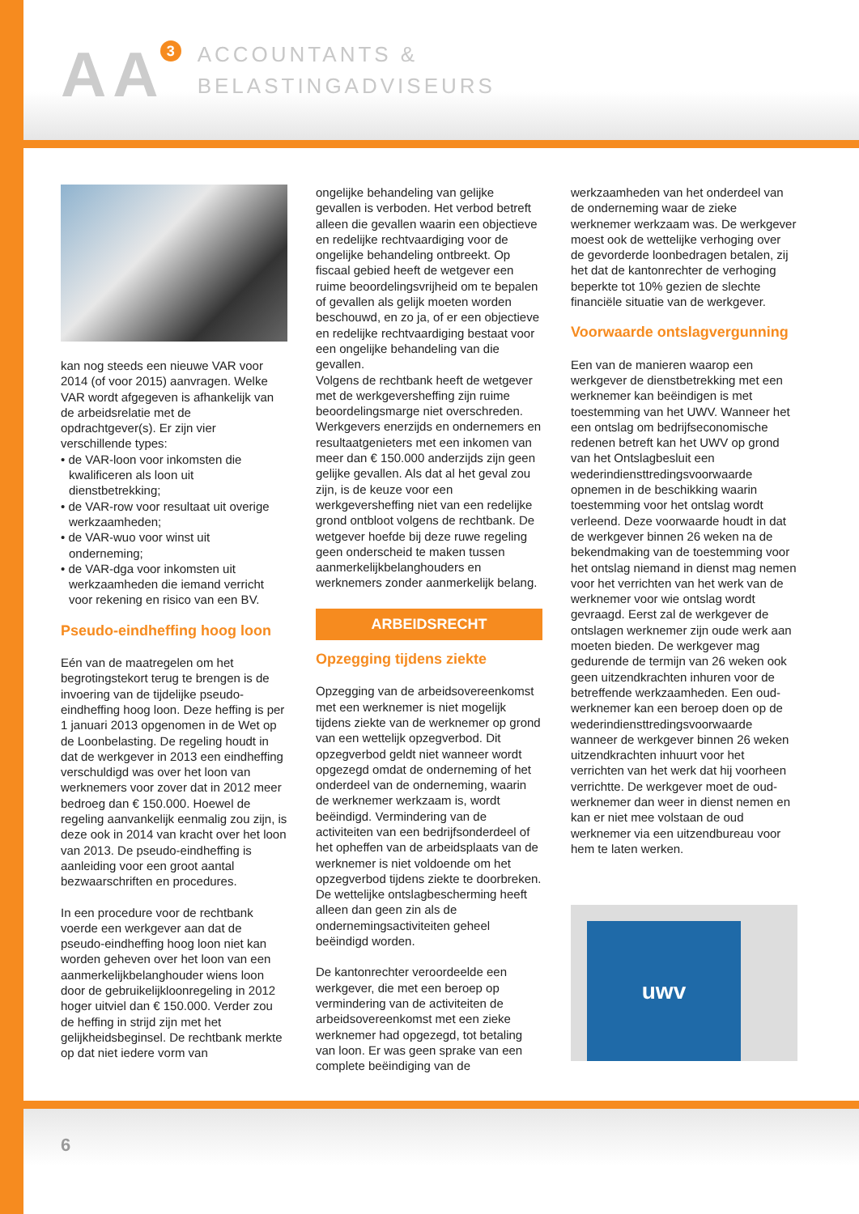AA 3
ACCOUNTANTS &
BELASTINGADVISEURS
kan nog steeds een nieuwe VAR voor 2014 (of voor 2015) aanvragen. Welke VAR wordt afgegeven is afhankelijk van de arbeidsrelatie met de opdrachtgever(s). Er zijn vier verschillende types:
• de VAR-loon voor inkomsten die kwalificeren als loon uit dienstbetrekking;
• de VAR-row voor resultaat uit overige werkzaamheden;
• de VAR-wuo voor winst uit onderneming;
• de VAR-dga voor inkomsten uit werkzaamheden die iemand verricht voor rekening en risico van een BV.
Pseudo-eindheffing hoog loon
Eén van de maatregelen om het begrotingstekort terug te brengen is de invoering van de tijdelijke pseudo-eindheffing hoog loon. Deze heffing is per 1 januari 2013 opgenomen in de Wet op de Loonbelasting. De regeling houdt in dat de werkgever in 2013 een eindheffing verschuldigd was over het loon van werknemers voor zover dat in 2012 meer bedroeg dan € 150.000. Hoewel de regeling aanvankelijk eenmalig zou zijn, is deze ook in 2014 van kracht over het loon van 2013. De pseudo-eindheffing is aanleiding voor een groot aantal bezwaarschriften en procedures.
In een procedure voor de rechtbank voerde een werkgever aan dat de pseudo-eindheffing hoog loon niet kan worden geheven over het loon van een aanmerkelijkbelanghouder wiens loon door de gebruikelijkloonregeling in 2012 hoger uitviel dan € 150.000. Verder zou de heffing in strijd zijn met het gelijkheidsbeginsel. De rechtbank merkte op dat niet iedere vorm van
ongelijke behandeling van gelijke gevallen is verboden. Het verbod betreft alleen die gevallen waarin een objectieve en redelijke rechtvaardiging voor de ongelijke behandeling ontbreekt. Op fiscaal gebied heeft de wetgever een ruime beoordelingsvrijheid om te bepalen of gevallen als gelijk moeten worden beschouwd, en zo ja, of er een objectieve en redelijke rechtvaardiging bestaat voor een ongelijke behandeling van die gevallen.
Volgens de rechtbank heeft de wetgever met de werkgeversheffing zijn ruime beoordelingsmarge niet overschreden. Werkgevers enerzijds en ondernemers en resultaatgenieters met een inkomen van meer dan € 150.000 anderzijds zijn geen gelijke gevallen. Als dat al het geval zou zijn, is de keuze voor een werkgeversheffing niet van een redelijke grond ontbloot volgens de rechtbank. De wetgever hoefde bij deze ruwe regeling geen onderscheid te maken tussen aanmerkelijkbelanghouders en werknemers zonder aanmerkelijk belang.
ARBEIDSRECHT
Opzegging tijdens ziekte
Opzegging van de arbeidsovereenkomst met een werknemer is niet mogelijk tijdens ziekte van de werknemer op grond van een wettelijk opzegverbod. Dit opzegverbod geldt niet wanneer wordt opgezegd omdat de onderneming of het onderdeel van de onderneming, waarin de werknemer werkzaam is, wordt beëindigd. Vermindering van de activiteiten van een bedrijfsonderdeel of het opheffen van de arbeidsplaats van de werknemer is niet voldoende om het opzegverbod tijdens ziekte te doorbreken. De wettelijke ontslagbescherming heeft alleen dan geen zin als de ondernemingsactiviteiten geheel beëindigd worden.
De kantonrechter veroordeelde een werkgever, die met een beroep op vermindering van de activiteiten de arbeidsovereenkomst met een zieke werknemer had opgezegd, tot betaling van loon. Er was geen sprake van een complete beëindiging van de
werkzaamheden van het onderdeel van de onderneming waar de zieke werknemer werkzaam was. De werkgever moest ook de wettelijke verhoging over de gevorderde loonbedragen betalen, zij het dat de kantonrechter de verhoging beperkte tot 10% gezien de slechte financiële situatie van de werkgever.
Voorwaarde ontslagvergunning
Een van de manieren waarop een werkgever de dienstbetrekking met een werknemer kan beëindigen is met toestemming van het UWV. Wanneer het een ontslag om bedrijfseconomische redenen betreft kan het UWV op grond van het Ontslagbesluit een wederindiensttredingsvoorwaarde opnemen in de beschikking waarin toestemming voor het ontslag wordt verleend. Deze voorwaarde houdt in dat de werkgever binnen 26 weken na de bekendmaking van de toestemming voor het ontslag niemand in dienst mag nemen voor het verrichten van het werk van de werknemer voor wie ontslag wordt gevraagd. Eerst zal de werkgever de ontslagen werknemer zijn oude werk aan moeten bieden. De werkgever mag gedurende de termijn van 26 weken ook geen uitzendkrachten inhuren voor de betreffende werkzaamheden. Een oud-werknemer kan een beroep doen op de wederindiensttredingsvoorwaarde wanneer de werkgever binnen 26 weken uitzendkrachten inhuurt voor het verrichten van het werk dat hij voorheen verrichtte. De werkgever moet de oud-werknemer dan weer in dienst nemen en kan er niet mee volstaan de oud werknemer via een uitzendbureau voor hem te laten werken.
uwv
6